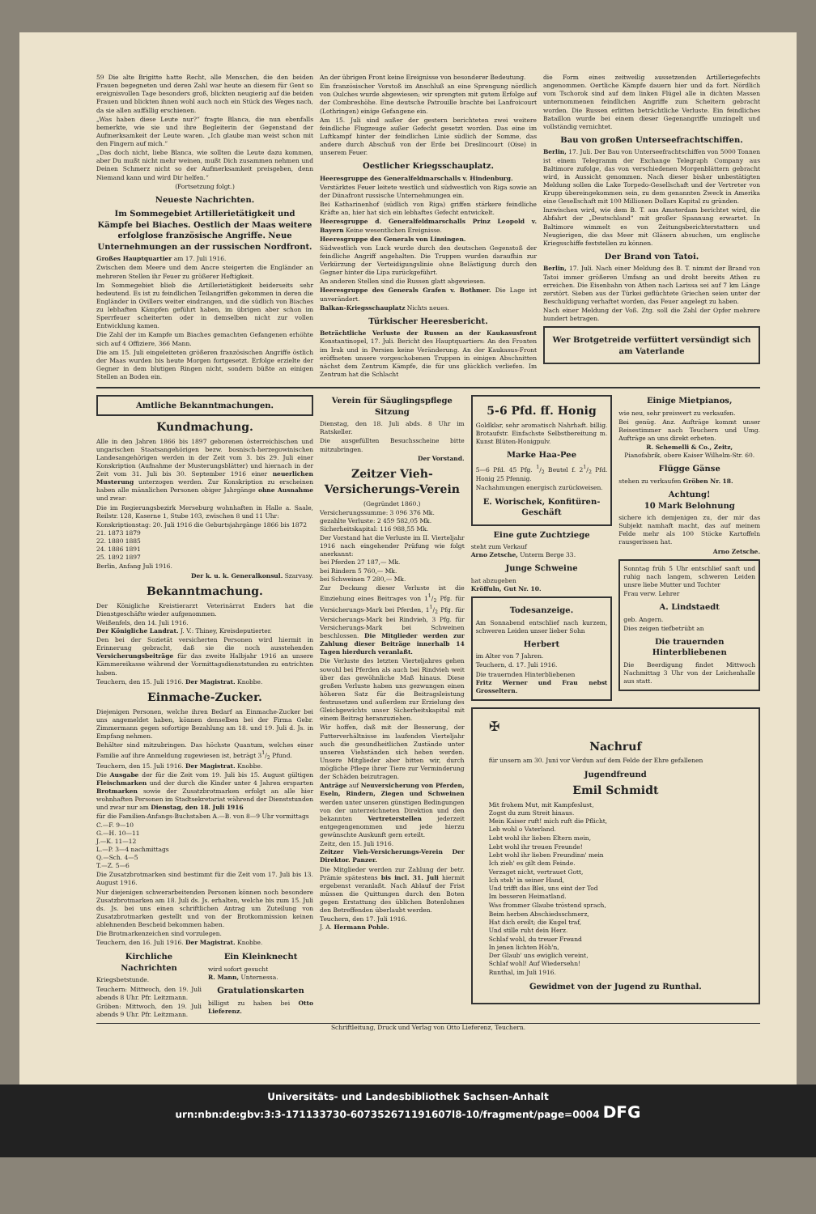59 Die alte Brigitte hatte Recht, alle Menschen, die den beiden Frauen begegneten und deren Zahl war heute an diesem für Gent so ereignisvollen Tage besonders groß, blickten neugierig auf die beiden Frauen und blickten ihnen wohl auch noch ein Stück des Weges nach, da sie allen auffällig erschienen.
„Was haben diese Leute nur?“ fragte Blanca, die nun ebenfalls bemerkte, wie sie und ihre Begleiterin der Gegenstand der Aufmerksamkeit der Leute waren. „Ich glaube man weist schon mit den Fingern auf mich.“
„Das doch nicht, liebe Blanca, wie sollten die Leute dazu kommen, aber Du mußt nicht mehr weinen, mußt Dich zusammen nehmen und Deinen Schmerz nicht so der Aufmerksamkeit preisgeben, denn Niemand kann und wird Dir helfen.“
(Fortsetzung folgt.)
Neueste Nachrichten.
Im Sommegebiet Artillerietätigkeit und Kämpfe bei Biaches. Oestlich der Maas weitere erfolglose französische Angriffe. Neue Unternehmungen an der russischen Nordfront.
Großes Hauptquartier am 17. Juli 1916.
Zwischen dem Meere und dem Ancre steigerten die Engländer an mehreren Stellen ihr Feuer zu größerer Heftigkeit.
Im Sommegebiet blieb die Artillerietätigkeit beiderseits sehr bedeutend. Es ist zu feindlichen Teilangriffen gekommen in deren die Engländer in Ovillers weiter eindrangen, und die südlich von Biaches zu lebhaften Kämpfen geführt haben, im übrigen aber schon im Sperrfeuer scheiterten oder in demselben nicht zur vollen Entwicklung kamen.
Die Zahl der im Kampfe um Biaches gemachten Gefangenen erhöhte sich auf 4 Offiziere, 366 Mann.
Die am 15. Juli eingeleiteten größeren französischen Angriffe östlich der Maas wurden bis heute Morgen fortgesetzt. Erfolge erzielte der Gegner in dem blutigen Ringen nicht, sondern büßte an einigen Stellen an Boden ein.
An der übrigen Front keine Ereignisse von besonderer Bedeutung.
Ein französischer Vorstoß im Anschluß an eine Sprengung nördlich von Oulches wurde abgewiesen; wir sprengten mit gutem Erfolge auf der Combreshöhe. Eine deutsche Patrouille brachte bei Lanfroicourt (Lothringen) einige Gefangene ein.
Am 15. Juli sind außer der gestern berichteten zwei weitere feindliche Flugzeuge außer Gefecht gesetzt worden. Das eine im Luftkampf hinter der feindlichen Linie südlich der Somme, das andere durch Abschuß von der Erde bei Dreslincourt (Oise) in unserem Feuer.
Oestlicher Kriegsschauplatz.
Heeresgruppe des Generalfeldmarschalls v. Hindenburg.
Verstärktes Feuer leitete westlich und südwestlich von Riga sowie an der Dünafront russische Unternehmungen ein.
Bei Katharinenhof (südlich von Riga) griffen stärkere feindliche Kräfte an, hier hat sich ein lebhaftes Gefecht entwickelt.
Heeresgruppe d. Generalfeldmarschalls Prinz Leopold v. Bayern Keine wesentlichen Ereignisse.
Heeresgruppe des Generals von Linsingen.
Südwestlich von Luck wurde durch den deutschen Gegenstoß der feindliche Angriff angehalten. Die Truppen wurden daraufhin zur Verkürzung der Verteidigungslinie ohne Belästigung durch den Gegner hinter die Lipa zurückgeführt.
An anderen Stellen sind die Russen glatt abgewiesen.
Heeresgruppe des Generals Grafen v. Bothmer. Die Lage ist unverändert.
Balkan-Kriegsschauplatz Nichts neues.
Türkischer Heeresbericht.
Beträchtliche Verluste der Russen an der Kaukasusfront Konstantinopel, 17. Juli. Bericht des Hauptquartiers: An den Fronten im Irak und in Persien keine Veränderung. An der Kaukasus-Front eröffneten unsere vorgeschobenen Truppen in einigen Abschnitten nächst dem Zentrum Kämpfe, die für uns glücklich verliefen. Im Zentrum hat die Schlacht
die Form eines zeitweilig aussetzenden Artilleriegefechts angenommen. Oertliche Kämpfe dauern hier und da fort. Nördlich vom Tschorok sind auf dem linken Flügel alle in dichten Massen unternommenen feindlichen Angriffe zum Scheitern gebracht worden. Die Russen erlitten beträchtliche Verluste. Ein feindliches Bataillon wurde bei einem dieser Gegenangriffe umzingelt und vollständig vernichtet.
Bau von großen Unterseefrachtschiffen.
Berlin, 17. Juli. Der Bau von Unterseefrachtschiffen von 5000 Tonnen ist einem Telegramm der Exchange Telegraph Company aus Baltimore zufolge, das von verschiedenen Morgenblättern gebracht wird, in Aussicht genommen. Nach dieser bisher unbestätigten Meldung sollen die Lake Torpedo-Gesellschaft und der Vertreter von Krupp übereingekommen sein, zu dem genannten Zweck in Amerika eine Gesellschaft mit 100 Millionen Dollars Kapital zu gründen.
Inzwischen wird, wie dem B. T. aus Amsterdam berichtet wird, die Abfahrt der „Deutschland“ mit großer Spannung erwartet. In Baltimore wimmelt es von Zeitungsberichterstattern und Neugierigen, die das Meer mit Gläsern absuchen, um englische Kriegsschiffe feststellen zu können.
Der Brand von Tatoi.
Berlin, 17. Juli. Nach einer Meldung des B. T. nimmt der Brand von Tatoi immer größeren Umfang an und droht bereits Athen zu erreichen. Die Eisenbahn von Athen nach Larissa sei auf 7 km Länge zerstört. Sieben aus der Türkei geflüchtete Griechen seien unter der Beschuldigung verhaftet worden, das Feuer angelegt zu haben.
Nach einer Meldung der Voß. Ztg. soll die Zahl der Opfer mehrere hundert betragen.
Wer Brotgetreide verfüttert versündigt sich am Vaterlande
Amtliche Bekanntmachungen.
Kundmachung.
Alle in den Jahren 1866 bis 1897 geborenen österreichischen und ungarischen Staatsangehörigen bezw. bosnisch-herzegowinischen Landesangehörigen werden in der Zeit vom 3. bis 29. Juli einer Konskription (Aufnahme der Musterungsblätter) und hiernach in der Zeit vom 31. Juli bis 30. September 1916 einer neuerlichen Musterung unterzogen werden. Zur Konskription zu erscheinen haben alle männlichen Personen obiger Jahrgänge ohne Ausnahme und zwar:
Die im Regierungsbezirk Merseburg wohnhaften in Halle a. Saale, Reilstr. 128, Kaserne 1, Stube 103, zwischen 8 und 11 Uhr:
Konskriptionstag: 20. Juli 1916 die Geburtsjahrgänge 1866 bis 1872
21. 1873 1879
22. 1880 1885
24. 1886 1891
25. 1892 1897
Berlin, Anfang Juli 1916.
Der k. u. k. Generalkonsul. Szarvasy.
Bekanntmachung.
Der Königliche Kreistierarzt Veterinärrat Enders hat die Dienstgeschäfte wieder aufgenommen.
Weißenfels, den 14. Juli 1916.
Der Königliche Landrat. J. V.: Thiney, Kreisdeputierter.
Den bei der Sozietät versicherten Personen wird hiermit in Erinnerung gebracht, daß sie die noch ausstehenden Versicherungsbeiträge für das zweite Halbjahr 1916 an unsere Kämmereikasse während der Vormittagsdienststunden zu entrichten haben.
Teuchern, den 15. Juli 1916. Der Magistrat. Knobbe.
Einmache-Zucker.
Diejenigen Personen, welche ihren Bedarf an Einmache-Zucker bei uns angemeldet haben, können denselben bei der Firma Gebr. Zimmermann gegen sofortige Bezahlung am 18. und 19. Juli d. Js. in Empfang nehmen.
Behälter sind mitzubringen. Das höchste Quantum, welches einer Familie auf ihre Anmeldung zugewiesen ist, beträgt 31/2 Pfund.
Teuchern, den 15. Juli 1916. Der Magistrat. Knobbe.
Die Ausgabe der für die Zeit vom 19. Juli bis 15. August gültigen Fleischmarken und der durch die Kinder unter 4 Jahren ersparten Brotmarken sowie der Zusatzbrotmarken erfolgt an alle hier wohnhaften Personen im Stadtsekretariat während der Dienststunden und zwar nur am Dienstag, den 18. Juli 1916
für die Familien-Anfangs-Buchstaben A.—B. von 8—9 Uhr vormittags
C.—F. 9—10
G.—H. 10—11
J.—K. 11—12
L.—P. 3—4 nachmittags
Q.—Sch. 4—5
T.—Z. 5—6
Die Zusatzbrotmarken sind bestimmt für die Zeit vom 17. Juli bis 13. August 1916.
Nur diejenigen schwerarbeitenden Personen können noch besondere Zusatzbrotmarken am 18. Juli ds. Js. erhalten, welche bis zum 15. Juli ds. Js. bei uns einen schriftlichen Antrag um Zuteilung von Zusatzbrotmarken gestellt und von der Brotkommission keinen ablehnenden Bescheid bekommen haben.
Die Brotmarkenzeichen sind vorzulegen.
Teuchern, den 16. Juli 1916. Der Magistrat. Knobbe.
Kirchliche Nachrichten
Kriegsbetstunde.
Teuchern: Mittwoch, den 19. Juli abends 8 Uhr. Pfr. Leitzmann.
Gröben: Mittwoch, den 19. Juli abends 9 Uhr. Pfr. Leitzmann.
Ein Kleinknecht
wird sofort gesucht
R. Mann, Unternessa.
Gratulationskarten
billigst zu haben bei Otto Lieferenz.
Verein für Säuglingspflege Sitzung
Dienstag, den 18. Juli abds. 8 Uhr im Ratskeller.
Die ausgefüllten Besuchsscheine bitte mitzubringen.
Der Vorstand.
Zeitzer Vieh-Versicherungs-Verein
(Gegründet 1860.)
Versicherungssumme: 3 096 376 Mk.
gezahlte Verluste: 2 459 582,05 Mk.
Sicherheitskapital: 116 988,55 Mk.
Der Vorstand hat die Verluste im II. Vierteljahr 1916 nach eingehender Prüfung wie folgt anerkannt:
bei Pferden 27 187,— Mk.
bei Rindern 5 760,— Mk.
bei Schweinen 7 280,— Mk.
Zur Deckung dieser Verluste ist die Einziehung eines Beitrages von 11/2 Pfg. für Versicherungs-Mark bei Pferden, 11/2 Pfg. für Versicherungs-Mark bei Rindvieh, 3 Pfg. für Versicherungs-Mark bei Schweinen beschlossen. Die Mitglieder werden zur Zahlung dieser Beiträge innerhalb 14 Tagen hierdurch veranlaßt.
Die Verluste des letzten Vierteljahres gehen sowohl bei Pferden als auch bei Rindvieh weit über das gewöhnliche Maß hinaus. Diese großen Verluste haben uns gezwungen einen höheren Satz für die Beitragsleistung festzusetzen und außerdem zur Erzielung des Gleichgewichts unser Sicherheitskapital mit einem Beitrag heranzuziehen.
Wir hoffen, daß mit der Besserung, der Futterverhältnisse im laufenden Vierteljahr auch die gesundheitlichen Zustände unter unseren Viehständen sich heben werden. Unsere Mitglieder aber bitten wir, durch mögliche Pflege ihrer Tiere zur Verminderung der Schäden beizutragen.
Anträge auf Neuversicherung von Pferden, Eseln, Rindern, Ziegen und Schweinen werden unter unseren günstigen Bedingungen von der unterzeichneten Direktion und den bekannten Vertreterstellen jederzeit entgegengenommen und jede hierzu gewünschte Auskunft gern erteilt.
Zeitz, den 15. Juli 1916.
Zeitzer Vieh-Versicherungs-Verein Der Direktor. Panzer.
Die Mitglieder werden zur Zahlung der betr. Prämie spätestens bis incl. 31. Juli hiermit ergebenst veranlaßt. Nach Ablauf der Frist müssen die Quittungen durch den Boten gegen Erstattung des üblichen Botenlohnes den Betreffenden überlaubt werden.
Teuchern, den 17. Juli 1916.
J. A. Hermann Pohle.
5-6 Pfd. ff. Honig
Goldklar, sehr aromatisch Nahrhaft. billig. Brotaufstr. Einfachste Selbstbereitung m. Kunst Blüten-Honigpulv.
Marke Haa-Pee
5—6 Pfd. 45 Pfg. 1/2 Beutel f. 21/2 Pfd. Honig 25 Pfennig.
Nachahmungen energisch zurückweisen.
E. Worischek, Konfitüren-Geschäft
Eine gute Zuchtziege
steht zum Verkauf
Arno Zetsche, Unterm Berge 33.
Junge Schweine
hat abzugeben
Kröffuln, Gut Nr. 10.
Todesanzeige.
Am Sonnabend entschlief nach kurzem, schweren Leiden unser lieber Sohn
Herbert
im Alter von 7 Jahren.
Teuchern, d. 17. Juli 1916.
Die trauernden Hinterbliebenen
Fritz Werner und Frau nebst Grosseltern.
Einige Mietpianos,
wie neu, sehr preiswert zu verkaufen.
Bei genüg. Anz. Aufträge kommt unser Reisestimmer nach Teuchern und Umg. Aufträge an uns direkt erbeten.
R. Schemelli & Co., Zeitz,
Pianofabrik, obere Kaiser Wilhelm-Str. 60.
Flügge Gänse
stehen zu verkaufen Gröben Nr. 18.
Achtung!
10 Mark Belohnung
sichere ich demjenigen zu, der mir das Subjekt namhaft macht, das auf meinem Felde mehr als 100 Stöcke Kartoffeln rausgerissen hat.
Arno Zetsche.
Sonntag früh 5 Uhr entschlief sanft und ruhig nach langem, schweren Leiden unsre liebe Mutter und Tochter
Frau verw. Lehrer
A. Lindstaedt
geb. Angern.
Dies zeigen tiefbetrübt an
Die trauernden Hinterbliebenen
Die Beerdigung findet Mittwoch Nachmittag 3 Uhr von der Leichenhalle aus statt.
✠
Nachruf
für unsern am 30. Juni vor Verdun auf dem Felde der Ehre gefallenen
Jugendfreund
Emil Schmidt
Mit frohem Mut, mit Kampfeslust,
Zogst du zum Streit hinaus.
Mein Kaiser ruft! mich ruft die Pflicht,
Leb wohl o Vaterland.
Lebt wohl ihr lieben Eltern mein,
Lebt wohl ihr treuen Freunde!
Lebt wohl ihr lieben Freundinn' mein
Ich zieh' es gilt dem Feinde.
Verzaget nicht, vertrauet Gott,
Ich steh' in seiner Hand,
Und trifft das Blei, uns eint der Tod
Im besseren Heimatland.
Was frommer Glaube tröstend sprach,
Beim herben Abschiedsschmerz,
Hat dich ereilt; die Kugel traf,
Und stille ruht dein Herz.
Schlaf wohl, du treuer Freund
In jenen lichten Höh'n,
Der Glaub' uns ewiglich vereint,
Schlaf wohl! Auf Wiedersehn!
Runthal, im Juli 1916.
Gewidmet von der Jugend zu Runthal.
Schriftleitung, Druck und Verlag von Otto Lieferenz, Teuchern.
Universitäts- und Landesbibliothek Sachsen-Anhalt
urn:nbn:de:gbv:3:3-171133730-607352671191607l8-10/fragment/page=0004 DFG